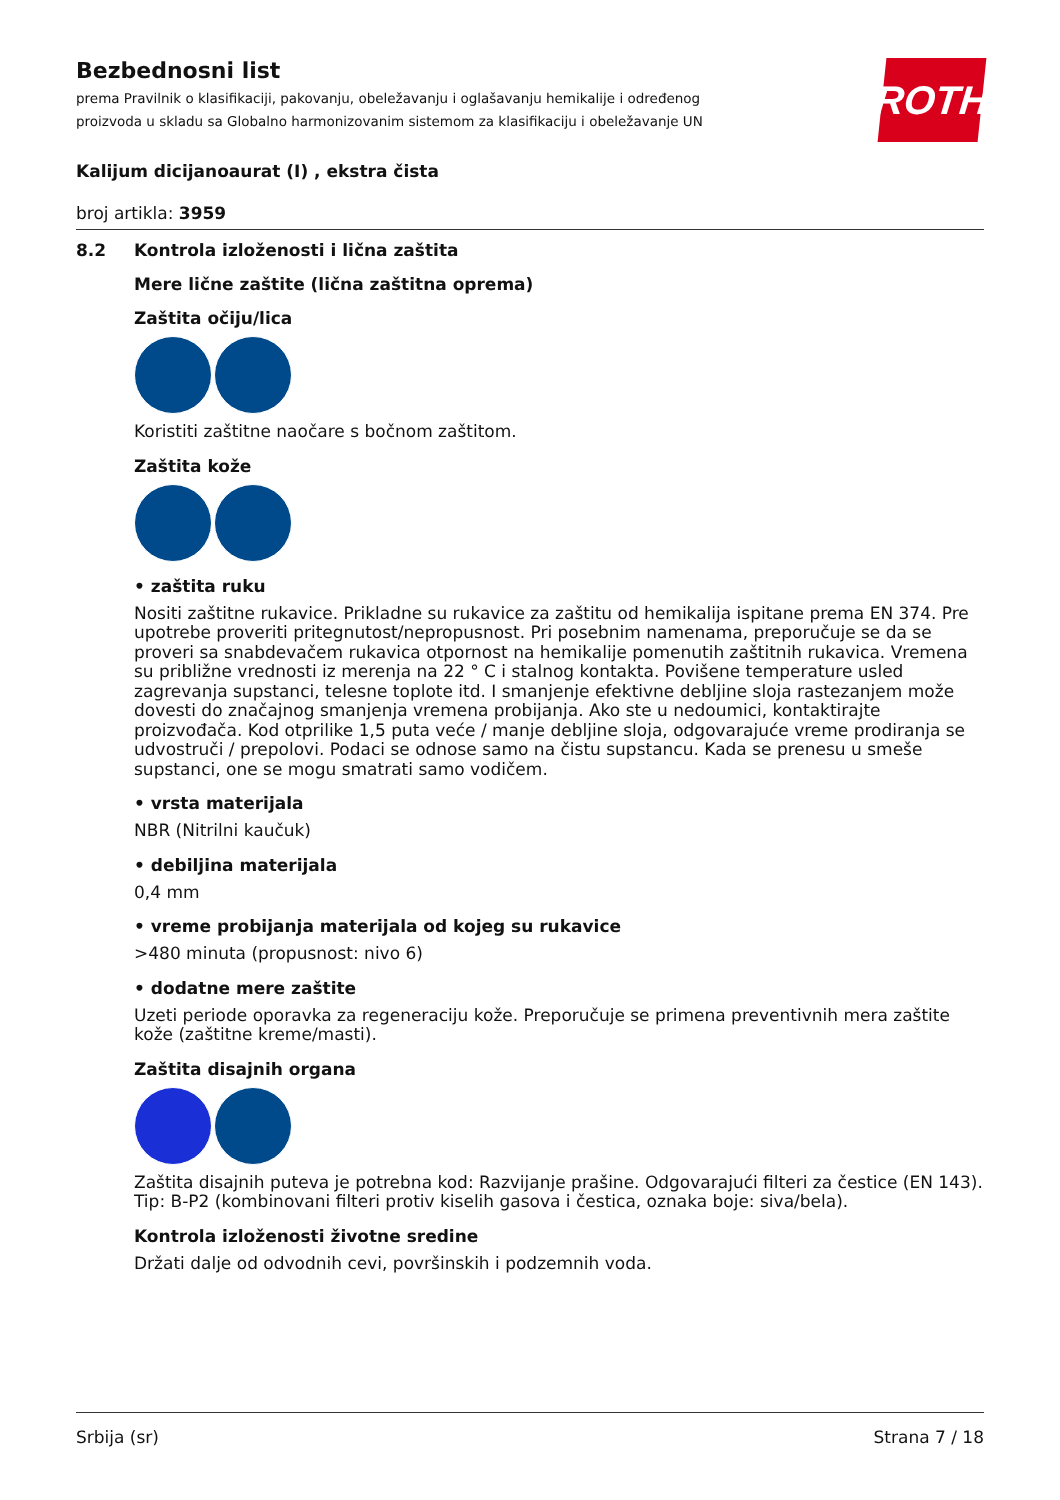ROTH
Bezbednosni list
prema Pravilnik o klasifikaciji, pakovanju, obeležavanju i oglašavanju hemikalije i određenog proizvoda u skladu sa Globalno harmonizovanim sistemom za klasifikaciju i obeležavanje UN
Kalijum dicijanoaurat (I) , ekstra čista
broj artikla: 3959
8.2 Kontrola izloženosti i lična zaštita
Mere lične zaštite (lična zaštitna oprema)
Zaštita očiju/lica
Koristiti zaštitne naočare s bočnom zaštitom.
Zaštita kože
• zaštita ruku
Nositi zaštitne rukavice. Prikladne su rukavice za zaštitu od hemikalija ispitane prema EN 374. Pre upotrebe proveriti pritegnutost/nepropusnost. Pri posebnim namenama, preporučuje se da se proveri sa snabdevačem rukavica otpornost na hemikalije pomenutih zaštitnih rukavica. Vremena su približne vrednosti iz merenja na 22 ° C i stalnog kontakta. Povišene temperature usled zagrevanja supstanci, telesne toplote itd. I smanjenje efektivne debljine sloja rastezanjem može dovesti do značajnog smanjenja vremena probijanja. Ako ste u nedoumici, kontaktirajte proizvođača. Kod otprilike 1,5 puta veće / manje debljine sloja, odgovarajuće vreme prodiranja se udvostruči / prepolovi. Podaci se odnose samo na čistu supstancu. Kada se prenesu u smeše supstanci, one se mogu smatrati samo vodičem.
• vrsta materijala
NBR (Nitrilni kaučuk)
• debiljina materijala
0,4 mm
• vreme probijanja materijala od kojeg su rukavice
>480 minuta (propusnost: nivo 6)
• dodatne mere zaštite
Uzeti periode oporavka za regeneraciju kože. Preporučuje se primena preventivnih mera zaštite kože (zaštitne kreme/masti).
Zaštita disajnih organa
Zaštita disajnih puteva je potrebna kod: Razvijanje prašine. Odgovarajući filteri za čestice (EN 143). Tip: B-P2 (kombinovani filteri protiv kiselih gasova i čestica, oznaka boje: siva/bela).
Kontrola izloženosti životne sredine
Držati dalje od odvodnih cevi, površinskih i podzemnih voda.
Srbija (sr) Strana 7 / 18